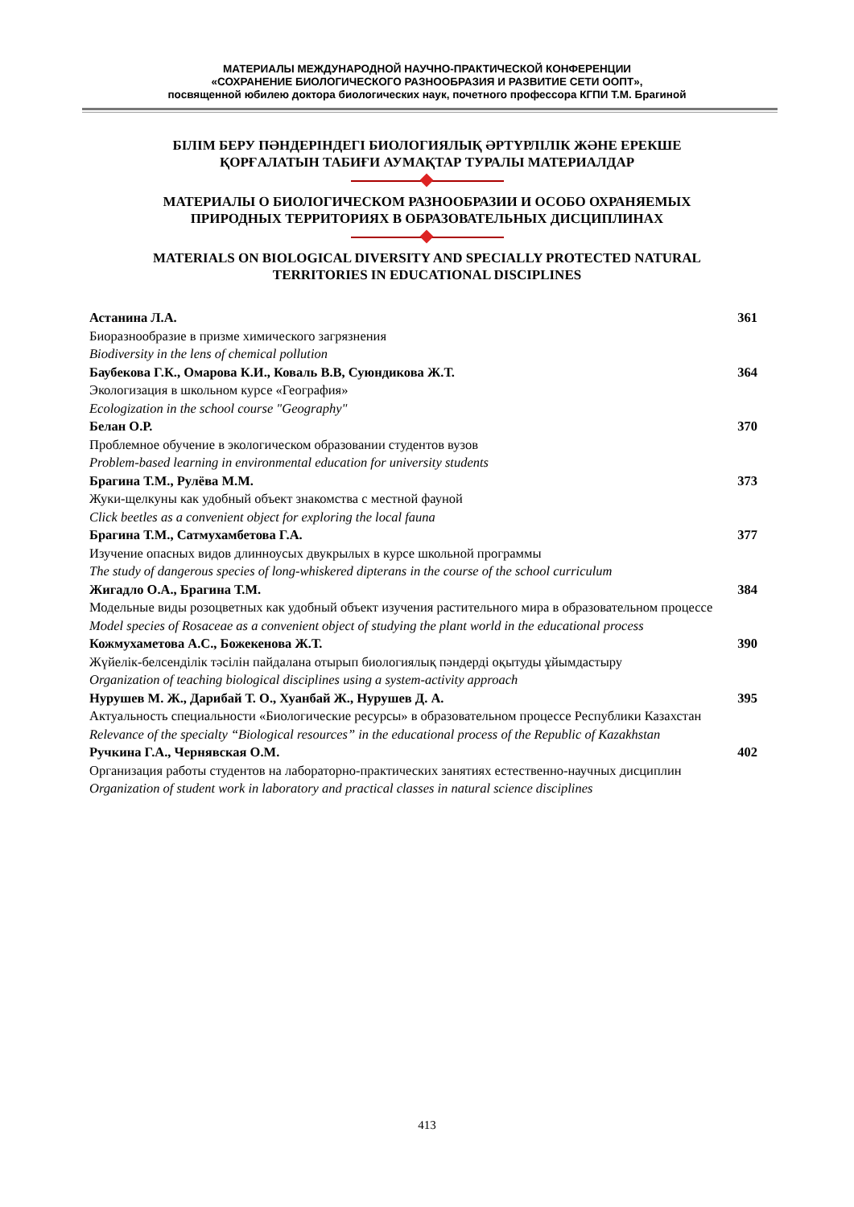МАТЕРИАЛЫ МЕЖДУНАРОДНОЙ НАУЧНО-ПРАКТИЧЕСКОЙ КОНФЕРЕНЦИИ
«СОХРАНЕНИЕ БИОЛОГИЧЕСКОГО РАЗНООБРАЗИЯ И РАЗВИТИЕ СЕТИ ООПТ»,
посвященной юбилею доктора биологических наук, почетного профессора КГПИ Т.М. Брагиной
БІЛІМ БЕРУ ПӘНДЕРІНДЕГІ БИОЛОГИЯЛЫҚ ӘРТҮРЛІЛІК ЖӘНЕ ЕРЕКШЕ
ҚОРҒАЛАТЫН ТАБИҒИ АУМАҚТАР ТУРАЛЫ МАТЕРИАЛДАР
МАТЕРИАЛЫ О БИОЛОГИЧЕСКОМ РАЗНООБРАЗИИ И ОСОБО ОХРАНЯЕМЫХ
ПРИРОДНЫХ ТЕРРИТОРИЯХ В ОБРАЗОВАТЕЛЬНЫХ ДИСЦИПЛИНАХ
MATERIALS ON BIOLOGICAL DIVERSITY AND SPECIALLY PROTECTED NATURAL
TERRITORIES IN EDUCATIONAL DISCIPLINES
Астанина Л.А.
Биоразнообразие в призме химического загрязнения
Biodiversity in the lens of chemical pollution
361
Баубекова Г.К., Омарова К.И., Коваль В.В, Суюндикова Ж.Т.
Экологизация в школьном курсе «География»
Ecologization in the school course "Geography"
364
Белан О.Р.
Проблемное обучение в экологическом образовании студентов вузов
Problem-based learning in environmental education for university students
370
Брагина Т.М., Рулёва М.М.
Жуки-щелкуны как удобный объект знакомства с местной фауной
Click beetles as a convenient object for exploring the local fauna
373
Брагина Т.М., Сатмухамбетова Г.А.
Изучение опасных видов длинноусых двукрылых в курсе школьной программы
The study of dangerous species of long-whiskered dipterans in the course of the school curriculum
377
Жигадло О.А., Брагина Т.М.
Модельные виды розоцветных как удобный объект изучения растительного мира в образовательном процессе
Model species of Rosaceae as a convenient object of studying the plant world in the educational process
384
Кожмухаметова А.С., Божекенова Ж.Т.
Жүйелік-белсенділік тәсілін пайдалана отырып биологиялық пәндерді оқытуды ұйымдастыру
Organization of teaching biological disciplines using a system-activity approach
390
Нурушев М. Ж., Дарибай Т. О., Хуанбай Ж., Нурушев Д. А.
Актуальность специальности «Биологические ресурсы» в образовательном процессе Республики Казахстан
Relevance of the specialty “Biological resources” in the educational process of the Republic of Kazakhstan
395
Ручкина Г.А., Чернявская О.М.
Организация работы студентов на лабораторно-практических занятиях естественно-научных дисциплин
Organization of student work in laboratory and practical classes in natural science disciplines
402
413